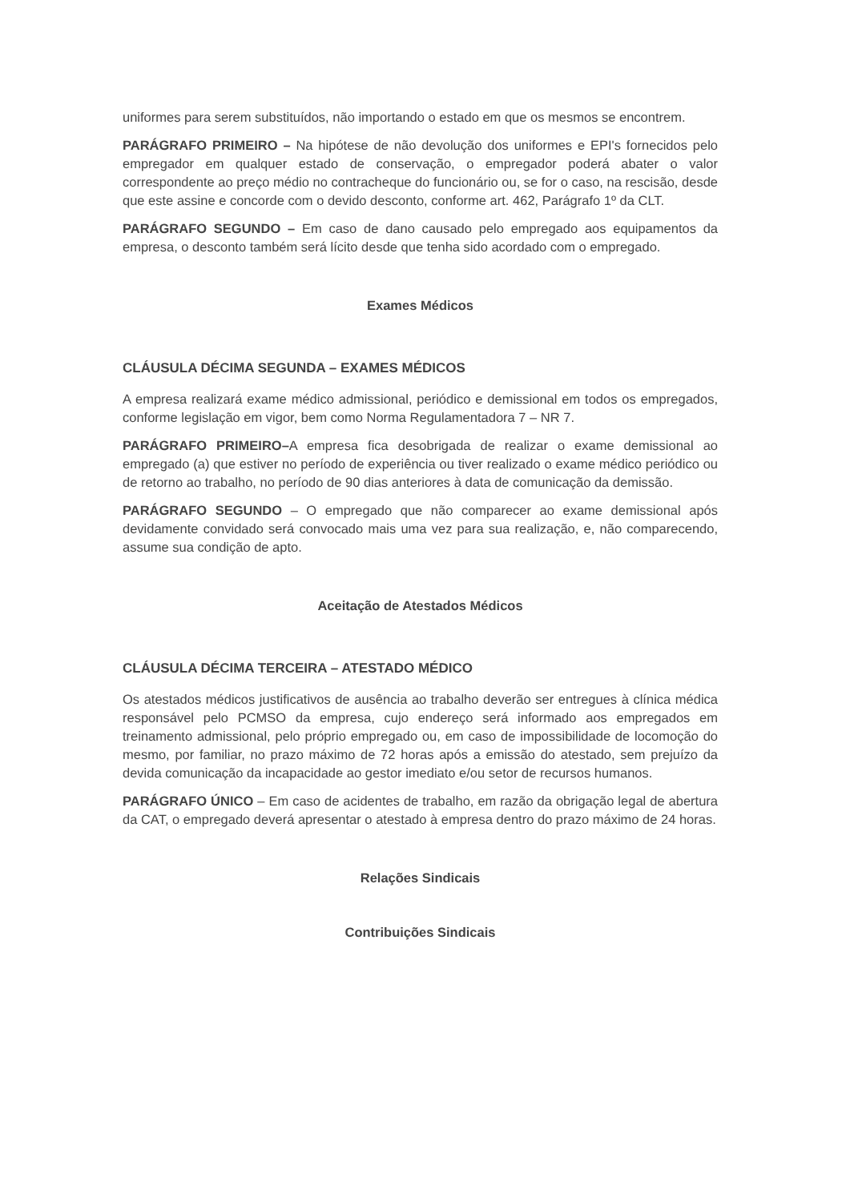uniformes para serem substituídos, não importando o estado em que os mesmos se encontrem.
PARÁGRAFO PRIMEIRO – Na hipótese de não devolução dos uniformes e EPI's fornecidos pelo empregador em qualquer estado de conservação, o empregador poderá abater o valor correspondente ao preço médio no contracheque do funcionário ou, se for o caso, na rescisão, desde que este assine e concorde com o devido desconto, conforme art. 462, Parágrafo 1º da CLT.
PARÁGRAFO SEGUNDO – Em caso de dano causado pelo empregado aos equipamentos da empresa, o desconto também será lícito desde que tenha sido acordado com o empregado.
Exames Médicos
CLÁUSULA DÉCIMA SEGUNDA – EXAMES MÉDICOS
A empresa realizará exame médico admissional, periódico e demissional em todos os empregados, conforme legislação em vigor, bem como Norma Regulamentadora 7 – NR 7.
PARÁGRAFO PRIMEIRO–A empresa fica desobrigada de realizar o exame demissional ao empregado (a) que estiver no período de experiência ou tiver realizado o exame médico periódico ou de retorno ao trabalho, no período de 90 dias anteriores à data de comunicação da demissão.
PARÁGRAFO SEGUNDO – O empregado que não comparecer ao exame demissional após devidamente convidado será convocado mais uma vez para sua realização, e, não comparecendo, assume sua condição de apto.
Aceitação de Atestados Médicos
CLÁUSULA DÉCIMA TERCEIRA – ATESTADO MÉDICO
Os atestados médicos justificativos de ausência ao trabalho deverão ser entregues à clínica médica responsável pelo PCMSO da empresa, cujo endereço será informado aos empregados em treinamento admissional, pelo próprio empregado ou, em caso de impossibilidade de locomoção do mesmo, por familiar, no prazo máximo de 72 horas após a emissão do atestado, sem prejuízo da devida comunicação da incapacidade ao gestor imediato e/ou setor de recursos humanos.
PARÁGRAFO ÚNICO – Em caso de acidentes de trabalho, em razão da obrigação legal de abertura da CAT, o empregado deverá apresentar o atestado à empresa dentro do prazo máximo de 24 horas.
Relações Sindicais
Contribuições Sindicais